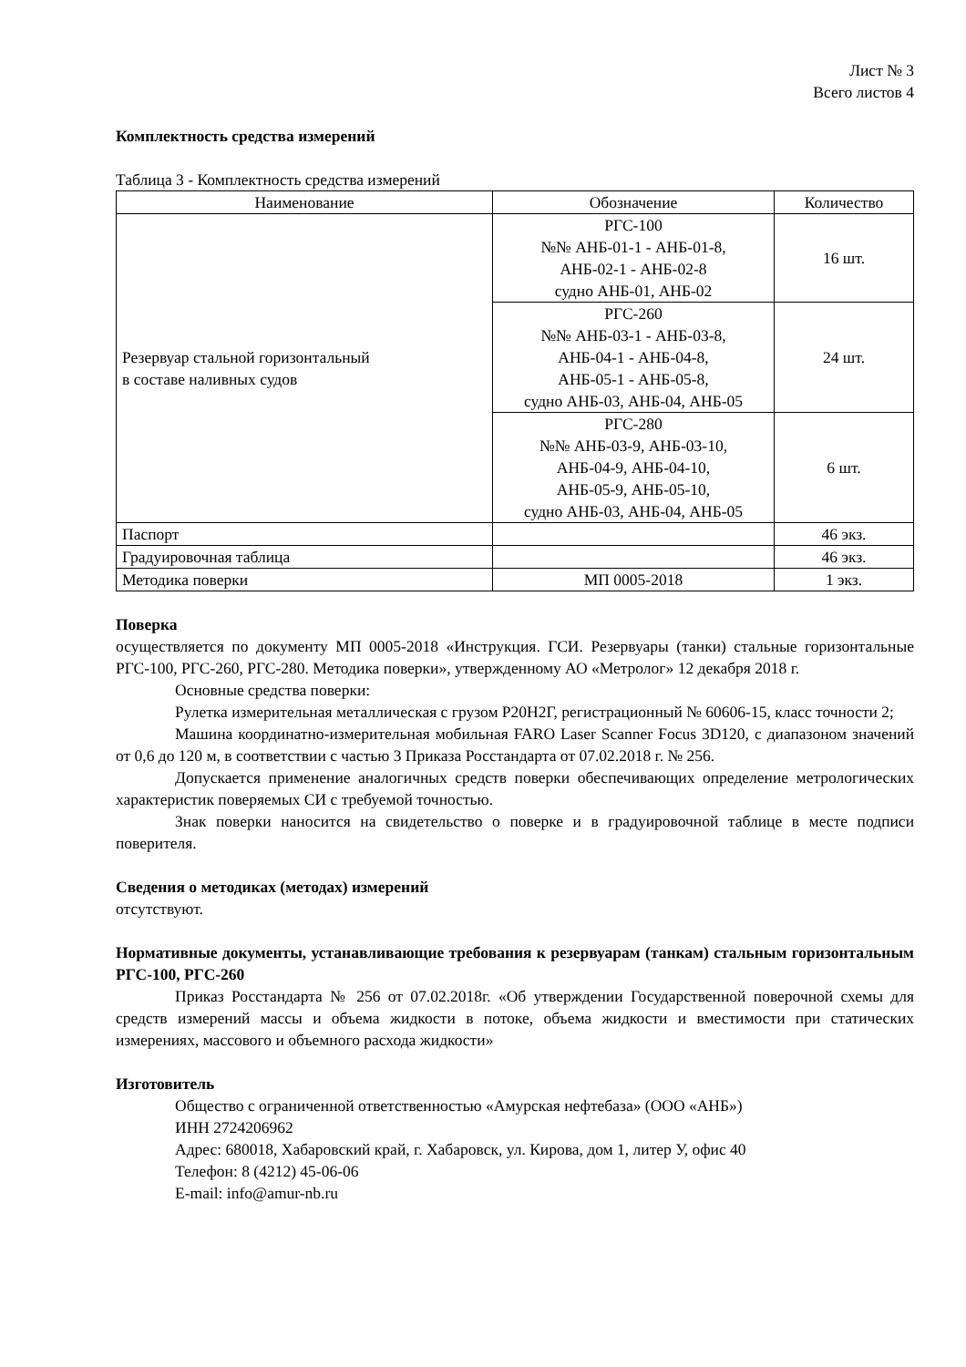Лист № 3
Всего листов 4
Комплектность средства измерений
Таблица 3 - Комплектность средства измерений
| Наименование | Обозначение | Количество |
| --- | --- | --- |
| Резервуар стальной горизонтальный в составе наливных судов | РГС-100 №№ АНБ-01-1 - АНБ-01-8, АНБ-02-1 - АНБ-02-8 судно АНБ-01, АНБ-02 | 16 шт. |
| | РГС-260 №№ АНБ-03-1 - АНБ-03-8, АНБ-04-1 - АНБ-04-8, АНБ-05-1 - АНБ-05-8, судно АНБ-03, АНБ-04, АНБ-05 | 24 шт. |
| | РГС-280 №№ АНБ-03-9, АНБ-03-10, АНБ-04-9, АНБ-04-10, АНБ-05-9, АНБ-05-10, судно АНБ-03, АНБ-04, АНБ-05 | 6 шт. |
| Паспорт | | 46 экз. |
| Градуировочная таблица | | 46 экз. |
| Методика поверки | МП 0005-2018 | 1 экз. |
Поверка
осуществляется по документу МП 0005-2018 «Инструкция. ГСИ. Резервуары (танки) стальные горизонтальные РГС-100, РГС-260, РГС-280. Методика поверки», утвержденному АО «Метролог» 12 декабря 2018 г.
Основные средства поверки:
Рулетка измерительная металлическая с грузом Р20Н2Г, регистрационный № 60606-15, класс точности 2;
Машина координатно-измерительная мобильная FARO Laser Scanner Focus 3D120, с диапазоном значений от 0,6 до 120 м, в соответствии с частью 3 Приказа Росстандарта от 07.02.2018 г. № 256.
Допускается применение аналогичных средств поверки обеспечивающих определение метрологических характеристик поверяемых СИ с требуемой точностью.
Знак поверки наносится на свидетельство о поверке и в градуировочной таблице в месте подписи поверителя.
Сведения о методиках (методах) измерений
отсутствуют.
Нормативные документы, устанавливающие требования к резервуарам (танкам) стальным горизонтальным РГС-100, РГС-260
Приказ Росстандарта № 256 от 07.02.2018г. «Об утверждении Государственной поверочной схемы для средств измерений массы и объема жидкости в потоке, объема жидкости и вместимости при статических измерениях, массового и объемного расхода жидкости»
Изготовитель
Общество с ограниченной ответственностью «Амурская нефтебаза» (ООО «АНБ»)
ИНН 2724206962
Адрес: 680018, Хабаровский край, г. Хабаровск, ул. Кирова, дом 1, литер У, офис 40
Телефон: 8 (4212) 45-06-06
E-mail: info@amur-nb.ru